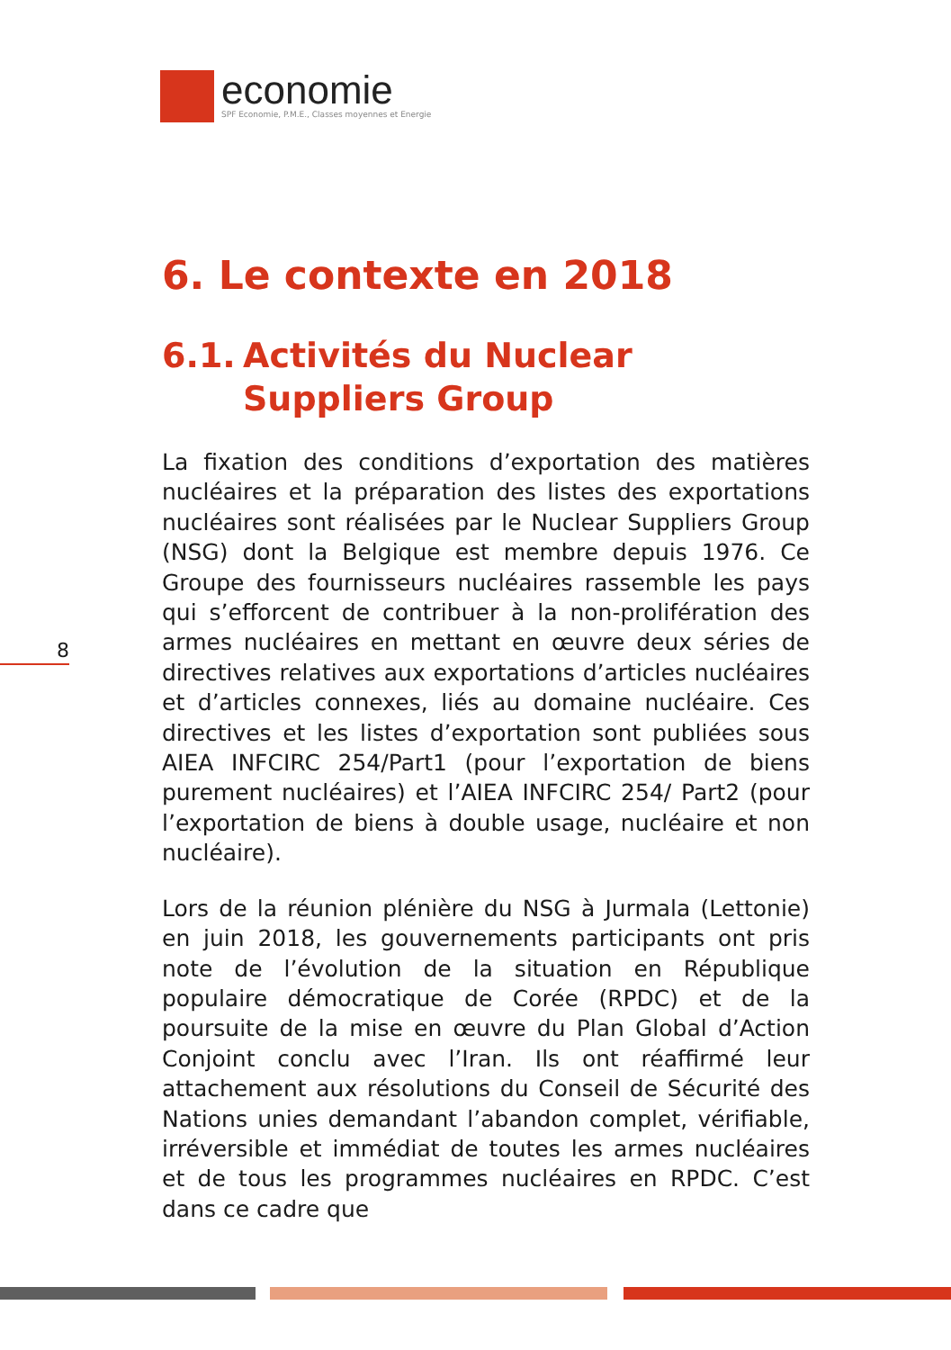economie
SPF Economie, P.M.E., Classes moyennes et Energie
8
6. Le contexte en 2018
6.1.
Activités du Nuclear Suppliers Group
La fixation des conditions d’exportation des matières nucléaires et la préparation des listes des exportations nucléaires sont réalisées par le Nuclear Suppliers Group (NSG) dont la Belgique est membre depuis 1976. Ce Groupe des fournisseurs nucléaires rassemble les pays qui s’efforcent de contribuer à la non-prolifération des armes nucléaires en mettant en œuvre deux séries de directives relatives aux exportations d’articles nucléaires et d’articles connexes, liés au domaine nucléaire. Ces directives et les listes d’exportation sont publiées sous AIEA INFCIRC 254/Part1 (pour l’exportation de biens purement nucléaires) et l’AIEA INFCIRC 254/ Part2 (pour l’exportation de biens à double usage, nucléaire et non nucléaire).
Lors de la réunion plénière du NSG à Jurmala (Lettonie) en juin 2018, les gouvernements participants ont pris note de l’évolution de la situation en République populaire démocratique de Corée (RPDC) et de la poursuite de la mise en œuvre du Plan Global d’Action Conjoint conclu avec l’Iran. Ils ont réaffirmé leur attachement aux résolutions du Conseil de Sécurité des Nations unies demandant l’abandon complet, vérifiable, irréversible et immédiat de toutes les armes nucléaires et de tous les programmes nucléaires en RPDC. C’est dans ce cadre que